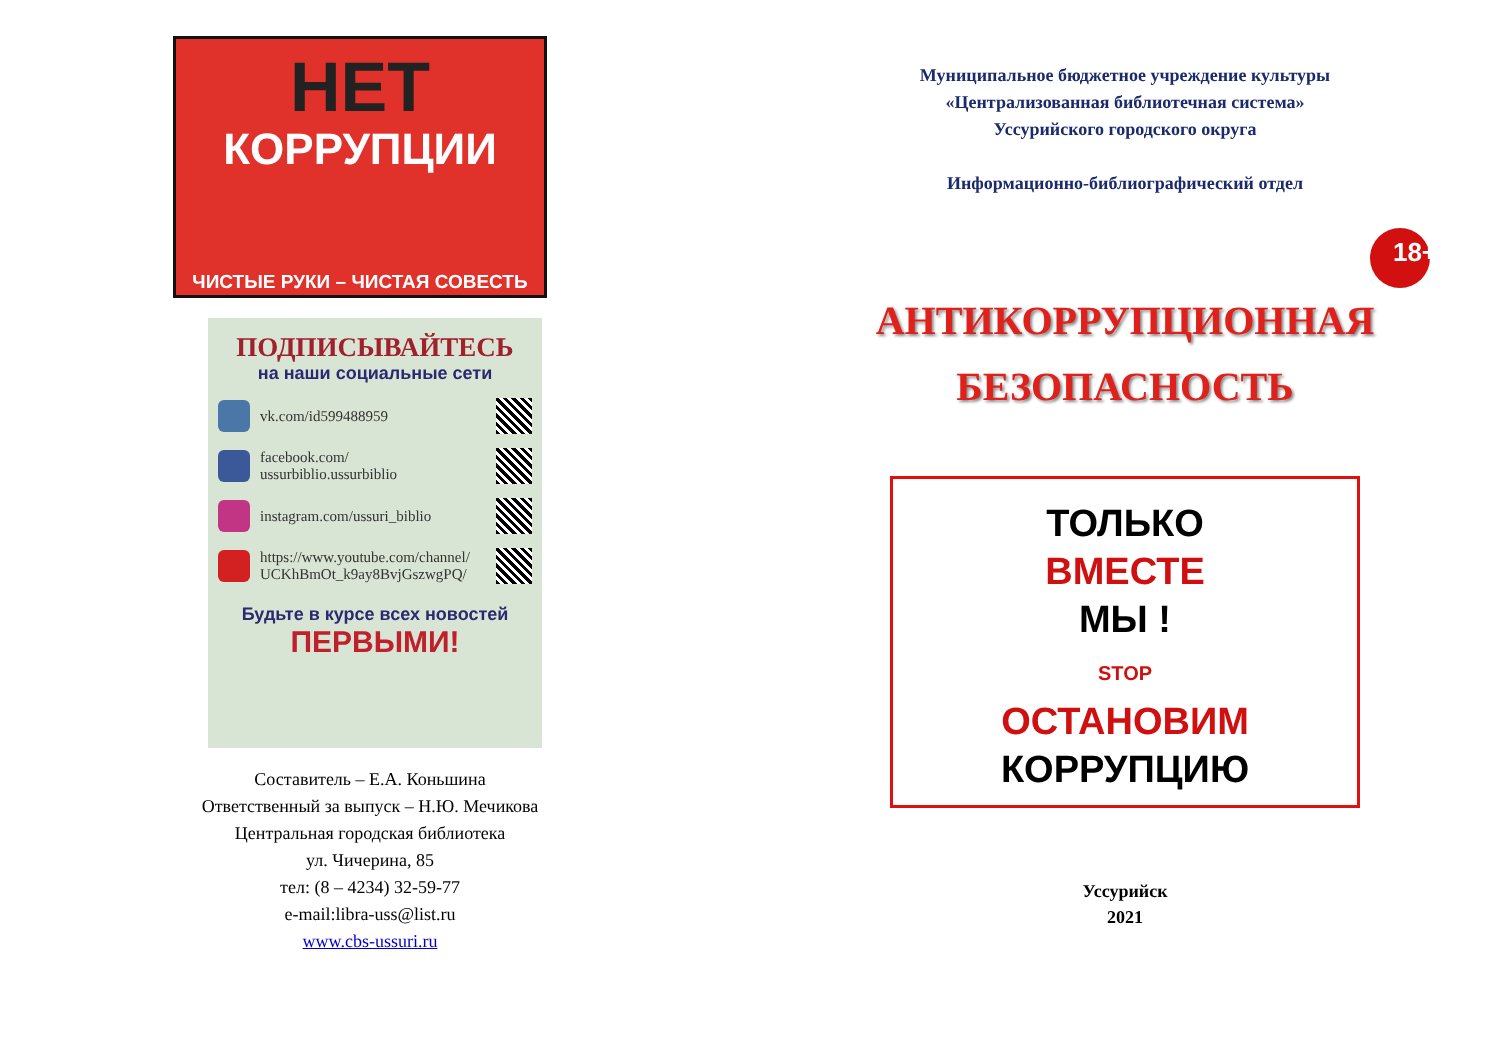НЕТ
КОРРУПЦИИ
ЧИСТЫЕ РУКИ – ЧИСТАЯ СОВЕСТЬ
ПОДПИСЫВАЙТЕСЬ
на наши социальные сети
vk.com/id599488959
facebook.com/
ussurbiblio.ussurbiblio
instagram.com/ussuri_biblio
https://www.youtube.com/channel/
UCKhBmOt_k9ay8BvjGszwgPQ/
Будьте в курсе всех новостей
ПЕРВЫМИ!
Составитель – Е.А. Коньшина
Ответственный за выпуск – Н.Ю. Мечикова
Центральная городская библиотека
ул. Чичерина, 85
тел: (8 – 4234) 32-59-77
e-mail:libra-uss@list.ru
www.cbs-ussuri.ru
Муниципальное бюджетное учреждение культуры
«Централизованная библиотечная система»
Уссурийского городского округа
Информационно-библиографический отдел
18+
АНТИКОРРУПЦИОННАЯ
БЕЗОПАСНОСТЬ
ТОЛЬКО
ВМЕСТЕ
МЫ !
STOP
ОСТАНОВИМ
КОРРУПЦИЮ
Уссурийск
2021